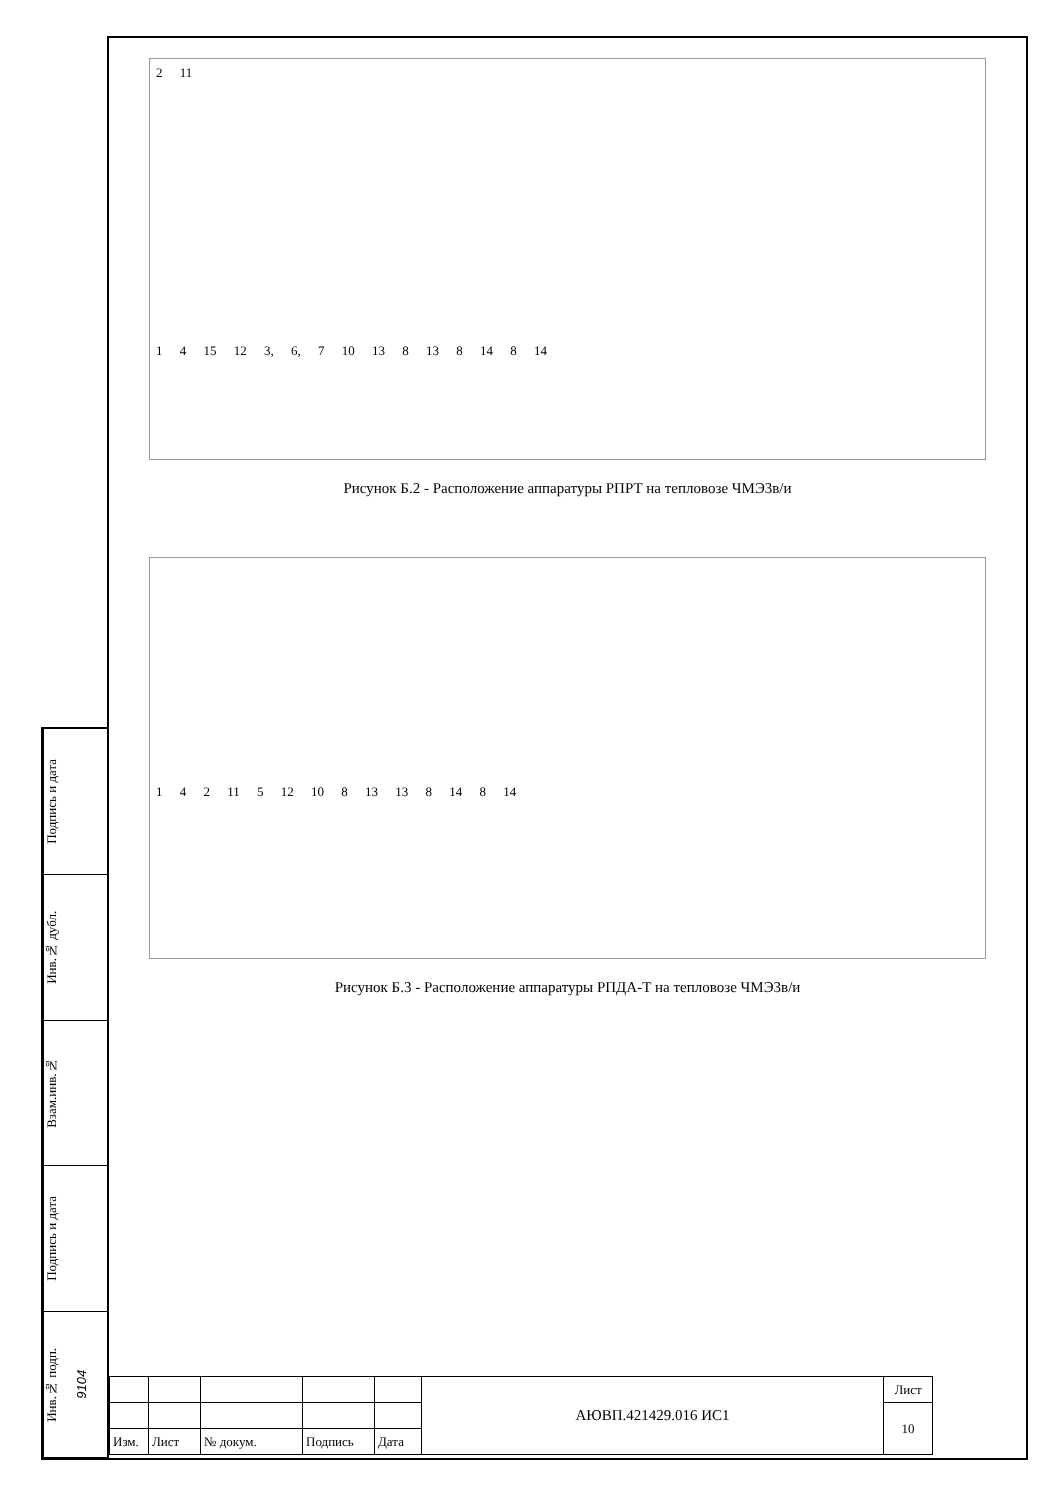Подпись и дата
Инв.№ дубл.
Взам.инв.№
Подпись и дата
Инв.№ подп. 9104
2 11
1 4 15 12 3, 6, 7 10 13 8 13 8 14 8 14
Рисунок Б.2 - Расположение аппаратуры РПРТ на тепловозе ЧМЭ3в/и
1 4 2 11 5 12 10 8 13 13 8 14 8 14
Рисунок Б.3 - Расположение аппаратуры РПДА-Т на тепловозе ЧМЭ3в/и
| | | | | | АЮВП.421429.016 ИС1 | Лист |
| | | | | | | 10 |
| Изм. | Лист | № докум. | Подпись | Дата | | |